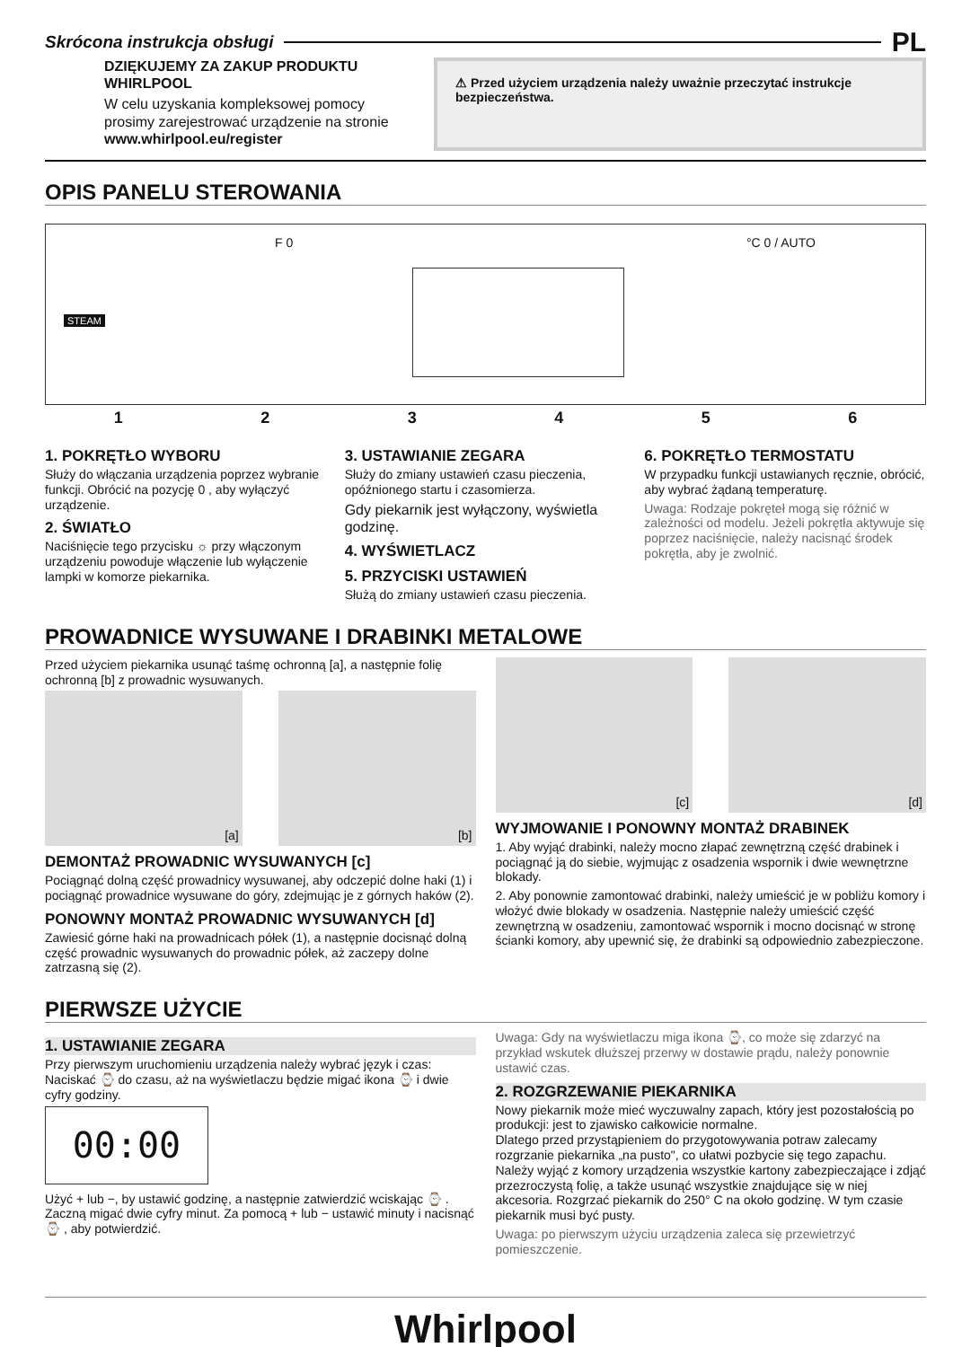Skrócona instrukcja obsługi PL
DZIĘKUJEMY ZA ZAKUP PRODUKTU
WHIRLPOOL
W celu uzyskania kompleksowej pomocy
prosimy zarejestrować urządzenie na stronie
www.whirlpool.eu/register
⚠ Przed użyciem urządzenia należy uważnie przeczytać instrukcje bezpieczeństwa.
OPIS PANELU STEROWANIA
STEAM
F 0 °C 0 / AUTO
123456
1. POKRĘTŁO WYBORU
Służy do włączania urządzenia poprzez wybranie funkcji. Obrócić na pozycję 0 , aby wyłączyć urządzenie.
2. ŚWIATŁO
Naciśnięcie tego przycisku ☼ przy włączonym urządzeniu powoduje włączenie lub wyłączenie lampki w komorze piekarnika.
3. USTAWIANIE ZEGARA
Służy do zmiany ustawień czasu pieczenia, opóźnionego startu i czasomierza.
Gdy piekarnik jest wyłączony, wyświetla godzinę.
4. WYŚWIETLACZ
5. PRZYCISKI USTAWIEŃ
Służą do zmiany ustawień czasu pieczenia.
6. POKRĘTŁO TERMOSTATU
W przypadku funkcji ustawianych ręcznie, obrócić, aby wybrać żądaną temperaturę.
Uwaga: Rodzaje pokręteł mogą się różnić w zależności od modelu. Jeżeli pokrętła aktywuje się poprzez naciśnięcie, należy nacisnąć środek pokrętła, aby je zwolnić.
PROWADNICE WYSUWANE I DRABINKI METALOWE
Przed użyciem piekarnika usunąć taśmę ochronną [a], a następnie folię ochronną [b] z prowadnic wysuwanych.
[a] [b]
DEMONTAŻ PROWADNIC WYSUWANYCH [c]
Pociągnąć dolną część prowadnicy wysuwanej, aby odczepić dolne haki (1) i pociągnąć prowadnice wysuwane do góry, zdejmując je z górnych haków (2).
PONOWNY MONTAŻ PROWADNIC WYSUWANYCH [d]
Zawiesić górne haki na prowadnicach półek (1), a następnie docisnąć dolną część prowadnic wysuwanych do prowadnic półek, aż zaczepy dolne zatrzasną się (2).
[c] [d]
WYJMOWANIE I PONOWNY MONTAŻ DRABINEK
1. Aby wyjąć drabinki, należy mocno złapać zewnętrzną część drabinek i pociągnąć ją do siebie, wyjmując z osadzenia wspornik i dwie wewnętrzne blokady.
2. Aby ponownie zamontować drabinki, należy umieścić je w pobliżu komory i włożyć dwie blokady w osadzenia. Następnie należy umieścić część zewnętrzną w osadzeniu, zamontować wspornik i mocno docisnąć w stronę ścianki komory, aby upewnić się, że drabinki są odpowiednio zabezpieczone.
PIERWSZE UŻYCIE
1. USTAWIANIE ZEGARA
Przy pierwszym uruchomieniu urządzenia należy wybrać język i czas: Naciskać ⌚ do czasu, aż na wyświetlaczu będzie migać ikona ⌚ i dwie cyfry godziny.
00:00
Użyć + lub −, by ustawić godzinę, a następnie zatwierdzić wciskając ⌚ . Zaczną migać dwie cyfry minut. Za pomocą + lub − ustawić minuty i nacisnąć ⌚ , aby potwierdzić.
Uwaga: Gdy na wyświetlaczu miga ikona ⌚, co może się zdarzyć na przykład wskutek dłuższej przerwy w dostawie prądu, należy ponownie ustawić czas.
2. ROZGRZEWANIE PIEKARNIKA
Nowy piekarnik może mieć wyczuwalny zapach, który jest pozostałością po produkcji: jest to zjawisko całkowicie normalne.
Dlatego przed przystąpieniem do przygotowywania potraw zalecamy rozgrzanie piekarnika „na pusto", co ułatwi pozbycie się tego zapachu. Należy wyjąć z komory urządzenia wszystkie kartony zabezpieczające i zdjąć przezroczystą folię, a także usunąć wszystkie znajdujące się w niej akcesoria. Rozgrzać piekarnik do 250° C na około godzinę. W tym czasie piekarnik musi być pusty.
Uwaga: po pierwszym użyciu urządzenia zaleca się przewietrzyć pomieszczenie.
Whirlpool